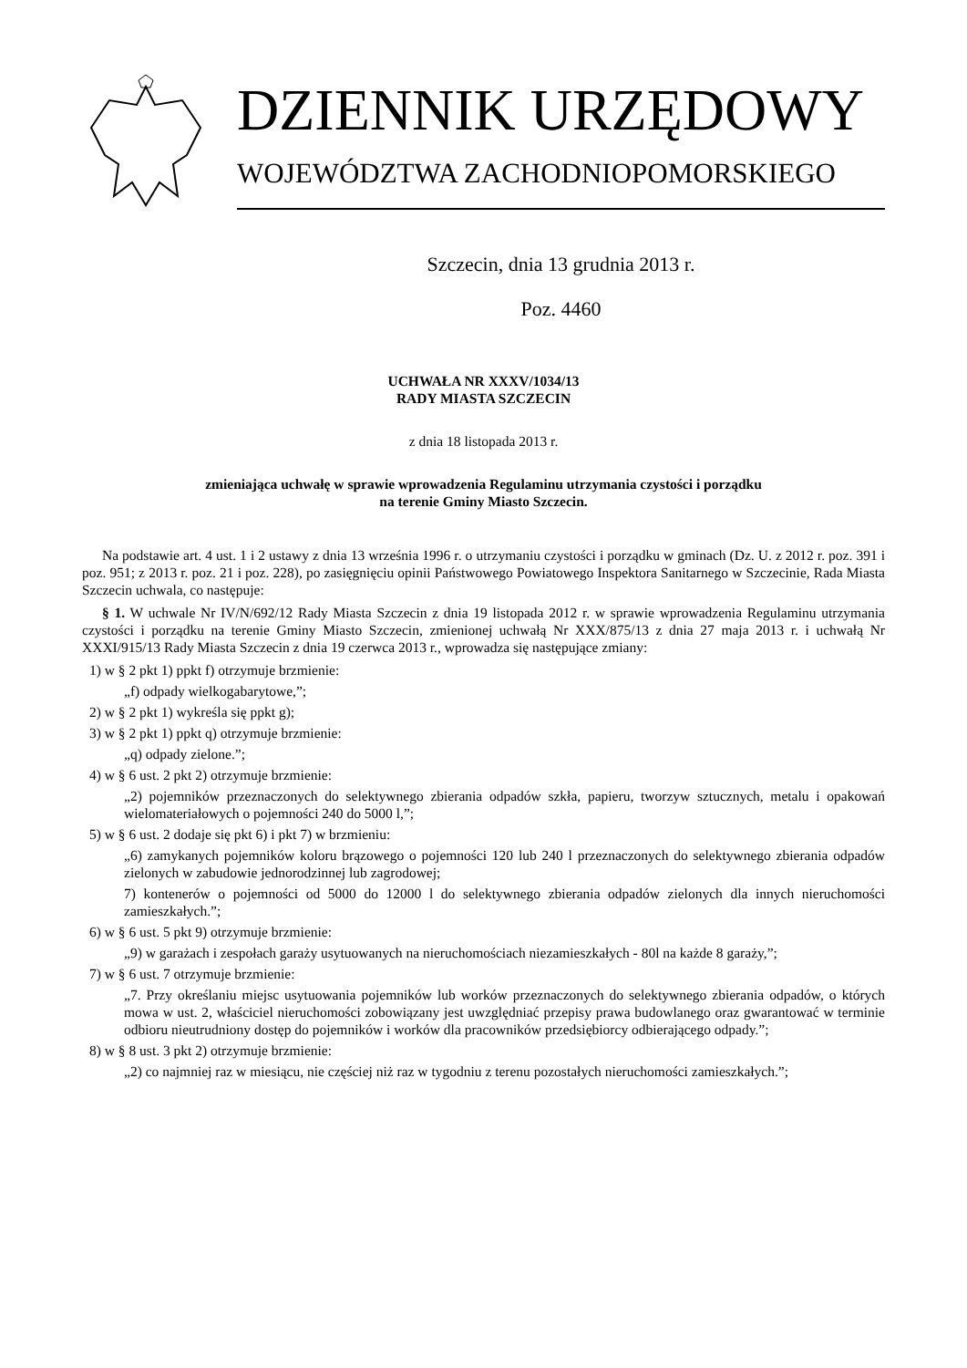DZIENNIK URZĘDOWY
WOJEWÓDZTWA ZACHODNIOPOMORSKIEGO
Szczecin, dnia 13 grudnia 2013 r.
Poz. 4460
UCHWAŁA NR XXXV/1034/13
RADY MIASTA SZCZECIN
z dnia 18 listopada 2013 r.
zmieniająca uchwałę w sprawie wprowadzenia Regulaminu utrzymania czystości i porządku
na terenie Gminy Miasto Szczecin.
Na podstawie art. 4 ust. 1 i 2 ustawy z dnia 13 września 1996 r. o utrzymaniu czystości i porządku w gminach (Dz. U. z 2012 r. poz. 391 i poz. 951; z 2013 r. poz. 21 i poz. 228), po zasięgnięciu opinii Państwowego Powiatowego Inspektora Sanitarnego w Szczecinie, Rada Miasta Szczecin uchwala, co następuje:
§ 1. W uchwale Nr IV/N/692/12 Rady Miasta Szczecin z dnia 19 listopada 2012 r. w sprawie wprowadzenia Regulaminu utrzymania czystości i porządku na terenie Gminy Miasto Szczecin, zmienionej uchwałą Nr XXX/875/13 z dnia 27 maja 2013 r. i uchwałą Nr XXXI/915/13 Rady Miasta Szczecin z dnia 19 czerwca 2013 r., wprowadza się następujące zmiany:
1) w § 2 pkt 1) ppkt f) otrzymuje brzmienie:
„f) odpady wielkogabarytowe,”;
2) w § 2 pkt 1) wykreśla się ppkt g);
3) w § 2 pkt 1) ppkt q) otrzymuje brzmienie:
„q) odpady zielone.”;
4) w § 6 ust. 2 pkt 2) otrzymuje brzmienie:
„2) pojemników przeznaczonych do selektywnego zbierania odpadów szkła, papieru, tworzyw sztucznych, metalu i opakowań wielomateriałowych o pojemności 240 do 5000 l,”;
5) w § 6 ust. 2 dodaje się pkt 6) i pkt 7) w brzmieniu:
„6) zamykanych pojemników koloru brązowego o pojemności 120 lub 240 l przeznaczonych do selektywnego zbierania odpadów zielonych w zabudowie jednorodzinnej lub zagrodowej;
7) kontenerów o pojemności od 5000 do 12000 l do selektywnego zbierania odpadów zielonych dla innych nieruchomości zamieszkałych.”;
6) w § 6 ust. 5 pkt 9) otrzymuje brzmienie:
„9) w garażach i zespołach garaży usytuowanych na nieruchomościach niezamieszkałych - 80l na każde 8 garaży,”;
7) w § 6 ust. 7 otrzymuje brzmienie:
„7. Przy określaniu miejsc usytuowania pojemników lub worków przeznaczonych do selektywnego zbierania odpadów, o których mowa w ust. 2, właściciel nieruchomości zobowiązany jest uwzględniać przepisy prawa budowlanego oraz gwarantować w terminie odbioru nieutrudniony dostęp do pojemników i worków dla pracowników przedsiębiorcy odbierającego odpady.”;
8) w § 8 ust. 3 pkt 2) otrzymuje brzmienie:
„2) co najmniej raz w miesiącu, nie częściej niż raz w tygodniu z terenu pozostałych nieruchomości zamieszkałych.”;